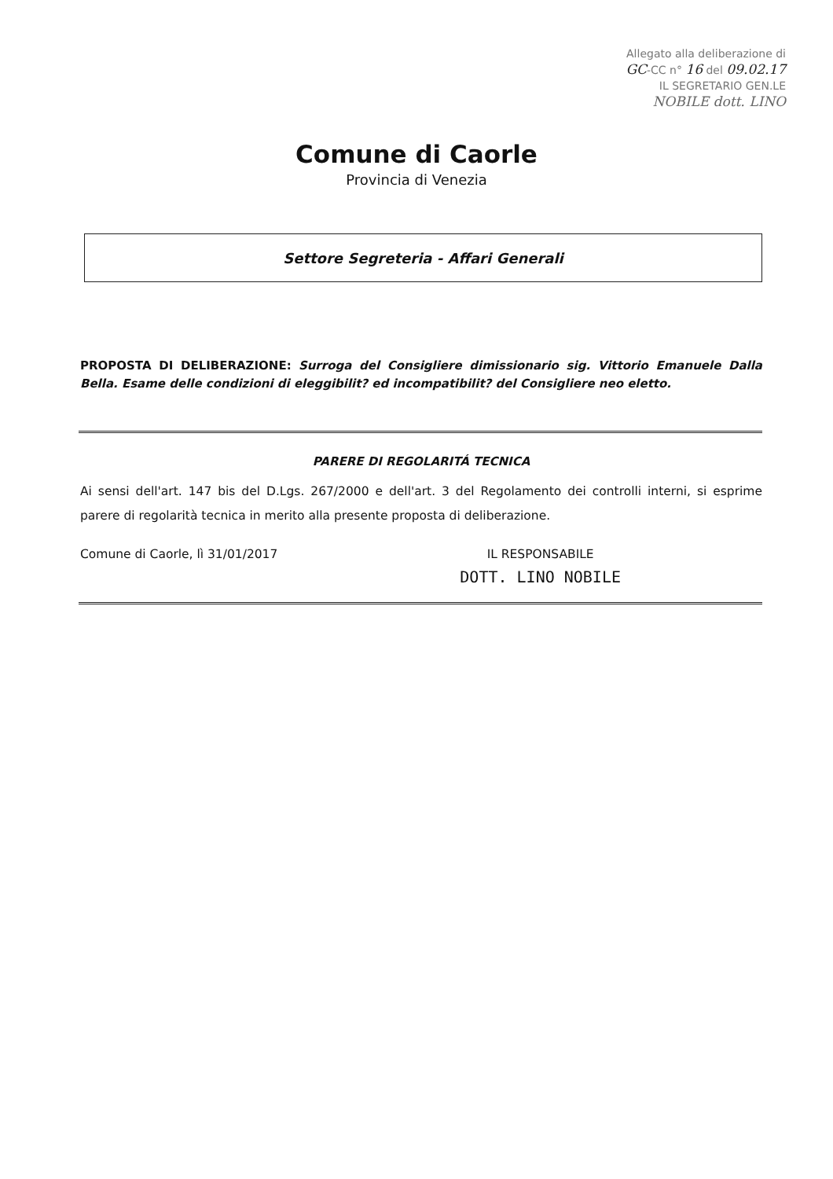Allegato alla deliberazione di
GC-CC n° 16 del 09.02.17
IL SEGRETARIO GEN.LE
NOBILE dott. LINO
Comune di Caorle
Provincia di Venezia
Settore Segreteria - Affari Generali
PROPOSTA DI DELIBERAZIONE: Surroga del Consigliere dimissionario sig. Vittorio Emanuele Dalla Bella. Esame delle condizioni di eleggibilit? ed incompatibilit? del Consigliere neo eletto.
PARERE DI REGOLARITÁ TECNICA
Ai sensi dell'art. 147 bis del D.Lgs. 267/2000 e dell'art. 3 del Regolamento dei controlli interni, si esprime parere di regolarità tecnica in merito alla presente proposta di deliberazione.
Comune di Caorle, lì 31/01/2017
IL RESPONSABILE
DOTT. LINO NOBILE